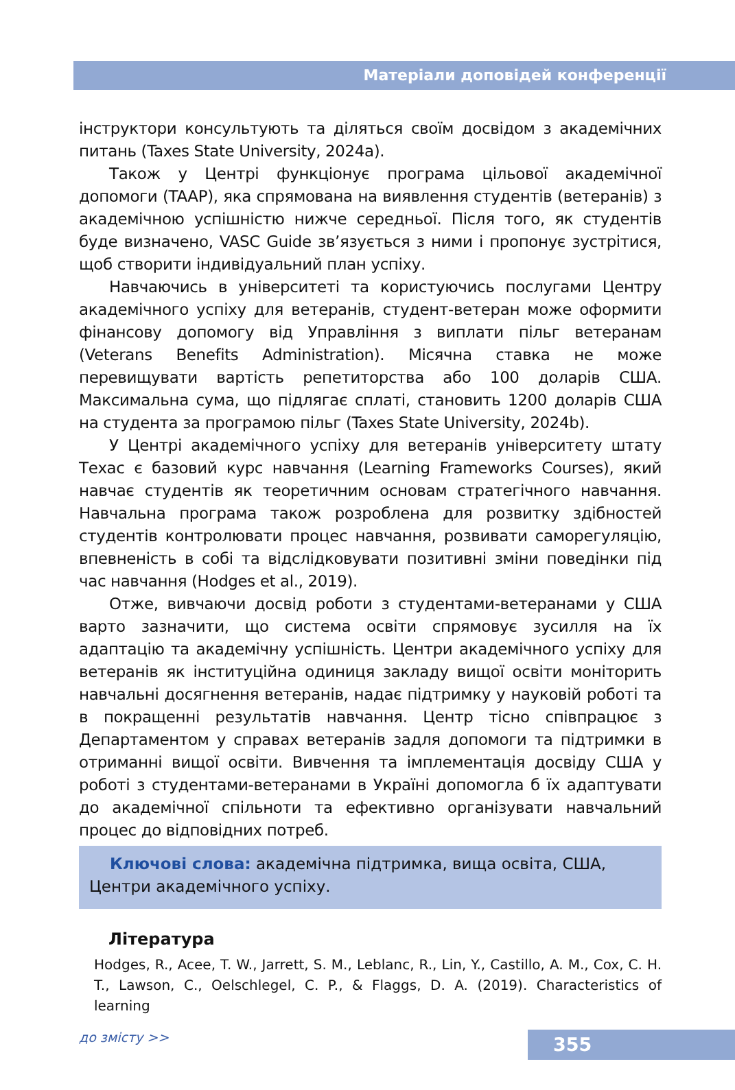Матеріали доповідей конференції
інструктори консультують та діляться своїм досвідом з академічних питань (Taxes State University, 2024a).
Також у Центрі функціонує програма цільової академічної допомоги (TAAP), яка спрямована на виявлення студентів (ветеранів) з академічною успішністю нижче середньої. Після того, як студентів буде визначено, VASC Guide зв’язується з ними і пропонує зустрітися, щоб створити індивідуальний план успіху.
Навчаючись в університеті та користуючись послугами Центру академічного успіху для ветеранів, студент-ветеран може оформити фінансову допомогу від Управління з виплати пільг ветеранам (Veterans Benefits Administration). Місячна ставка не може перевищувати вартість репетиторства або 100 доларів США. Максимальна сума, що підлягає сплаті, становить 1200 доларів США на студента за програмою пільг (Taxes State University, 2024b).
У Центрі академічного успіху для ветеранів університету штату Техас є базовий курс навчання (Learning Frameworks Courses), який навчає студентів як теоретичним основам стратегічного навчання. Навчальна програма також розроблена для розвитку здібностей студентів контролювати процес навчання, розвивати саморегуляцію, впевненість в собі та відслідковувати позитивні зміни поведінки під час навчання (Hodges et al., 2019).
Отже, вивчаючи досвід роботи з студентами-ветеранами у США варто зазначити, що система освіти спрямовує зусилля на їх адаптацію та академічну успішність. Центри академічного успіху для ветеранів як інституційна одиниця закладу вищої освіти моніторить навчальні досягнення ветеранів, надає підтримку у науковій роботі та в покращенні результатів навчання. Центр тісно співпрацює з Департаментом у справах ветеранів задля допомоги та підтримки в отриманні вищої освіти. Вивчення та імплементація досвіду США у роботі з студентами-ветеранами в Україні допомогла б їх адаптувати до академічної спільноти та ефективно організувати навчальний процес до відповідних потреб.
Ключові слова: академічна підтримка, вища освіта, США, Центри академічного успіху.
Література
Hodges, R., Acee, T. W., Jarrett, S. M., Leblanc, R., Lin, Y., Castillo, A. M., Cox, C. H. T., Lawson, C., Oelschlegel, C. P., & Flaggs, D. A. (2019). Characteristics of learning
до змісту >>
355